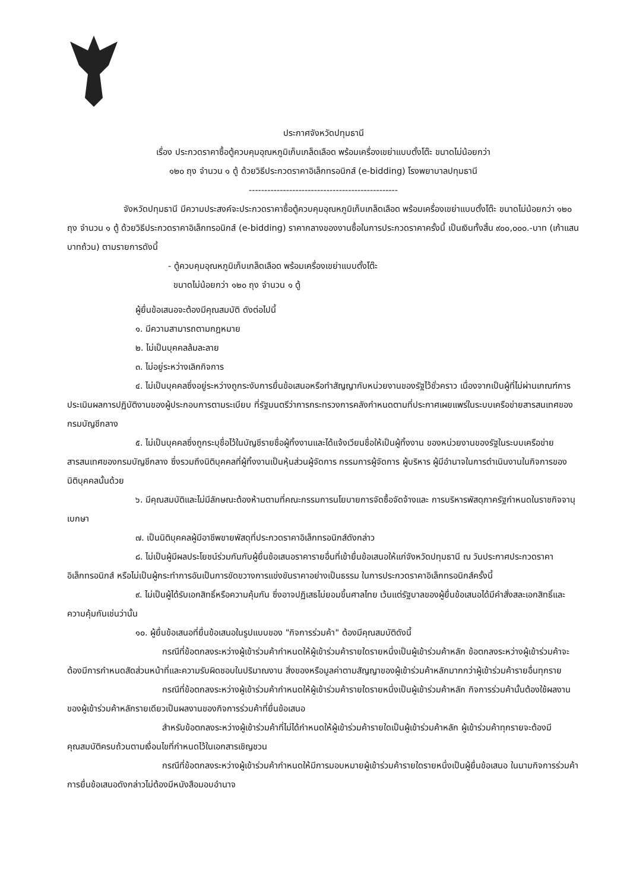ประกาศจังหวัดปทุมธานี
เรื่อง ประกวดราคาซื้อตู้ควบคุมอุณหภูมิเก็บเกล็ดเลือด พร้อมเครื่องเขย่าแบบตั้งโต๊ะ ขนาดไม่น้อยกว่า
๑๒๐ ถุง จำนวน ๑ ตู้ ด้วยวิธีประกวดราคาอิเล็กทรอนิกส์ (e-bidding) โรงพยาบาลปทุมธานี
------------------------------------------------
จังหวัดปทุมธานี มีความประสงค์จะประกวดราคาซื้อตู้ควบคุมอุณหภูมิเก็บเกล็ดเลือด พร้อมเครื่องเขย่าแบบตั้งโต๊ะ ขนาดไม่น้อยกว่า ๑๒๐ ถุง จำนวน ๑ ตู้ ด้วยวิธีประกวดราคาอิเล็กทรอนิกส์ (e-bidding) ราคากลางของงานซื้อในการประกวดราคาครั้งนี้ เป็นเงินทั้งสิ้น ๙๐๐,๐๐๐.-บาท (เก้าแสนบาทถ้วน) ตามรายการดังนี้
- ตู้ควบคุมอุณหภูมิเก็บเกล็ดเลือด พร้อมเครื่องเขย่าแบบตั้งโต๊ะ
ขนาดไม่น้อยกว่า ๑๒๐ ถุง จำนวน ๑ ตู้
ผู้ยื่นข้อเสนอจะต้องมีคุณสมบัติ ดังต่อไปนี้
๑. มีความสามารถตามกฎหมาย
๒. ไม่เป็นบุคคลล้มละลาย
๓. ไม่อยู่ระหว่างเลิกกิจการ
๔. ไม่เป็นบุคคลซึ่งอยู่ระหว่างถูกระงับการยื่นข้อเสนอหรือทำสัญญากับหน่วยงานของรัฐไว้ชั่วคราว เนื่องจากเป็นผู้ที่ไม่ผ่านเกณฑ์การประเมินผลการปฏิบัติงานของผู้ประกอบการตามระเบียบ ที่รัฐมนตรีว่าการกระทรวงการคลังกำหนดตามที่ประกาศเผยแพร่ในระบบเครือข่ายสารสนเทศของกรมบัญชีกลาง
๕. ไม่เป็นบุคคลซึ่งถูกระบุชื่อไว้ในบัญชีรายชื่อผู้ทิ้งงานและได้แจ้งเวียนชื่อให้เป็นผู้ทิ้งงาน ของหน่วยงานของรัฐในระบบเครือข่ายสารสนเทศของกรมบัญชีกลาง ซึ่งรวมถึงนิติบุคคลที่ผู้ทิ้งงานเป็นหุ้นส่วนผู้จัดการ กรรมการผู้จัดการ ผู้บริหาร ผู้มีอำนาจในการดำเนินงานในกิจการของนิติบุคคลนั้นด้วย
๖. มีคุณสมบัติและไม่มีลักษณะต้องห้ามตามที่คณะกรรมการนโยบายการจัดซื้อจัดจ้างและ การบริหารพัสดุภาครัฐกำหนดในราชกิจจานุเบกษา
๗. เป็นนิติบุคคลผู้มีอาชีพขายพัสดุที่ประกวดราคาอิเล็กทรอนิกส์ดังกล่าว
๘. ไม่เป็นผู้มีผลประโยชน์ร่วมกันกับผู้ยื่นข้อเสนอราคารายอื่นที่เข้ายื่นข้อเสนอให้แก่จังหวัดปทุมธานี ณ วันประกาศประกวดราคาอิเล็กทรอนิกส์ หรือไม่เป็นผู้กระทำการอันเป็นการขัดขวางการแข่งขันราคาอย่างเป็นธรรม ในการประกวดราคาอิเล็กทรอนิกส์ครั้งนี้
๙. ไม่เป็นผู้ได้รับเอกสิทธิ์หรือความคุ้มกัน ซึ่งอาจปฏิเสธไม่ยอมขึ้นศาลไทย เว้นแต่รัฐบาลของผู้ยื่นข้อเสนอได้มีคำสั่งสละเอกสิทธิ์และความคุ้มกันเช่นว่านั้น
๑๐. ผู้ยื่นข้อเสนอที่ยื่นข้อเสนอในรูปแบบของ "กิจการร่วมค้า" ต้องมีคุณสมบัติดังนี้
กรณีที่ข้อตกลงระหว่างผู้เข้าร่วมค้ากำหนดให้ผู้เข้าร่วมค้ารายใดรายหนึ่งเป็นผู้เข้าร่วมค้าหลัก ข้อตกลงระหว่างผู้เข้าร่วมค้าจะต้องมีการกำหนดสัดส่วนหน้าที่และความรับผิดชอบในปริมาณงาน สิ่งของหรือมูลค่าตามสัญญาของผู้เข้าร่วมค้าหลักมากกว่าผู้เข้าร่วมค้ารายอื่นทุกราย
กรณีที่ข้อตกลงระหว่างผู้เข้าร่วมค้ากำหนดให้ผู้เข้าร่วมค้ารายใดรายหนึ่งเป็นผู้เข้าร่วมค้าหลัก กิจการร่วมค้านั้นต้องใช้ผลงานของผู้เข้าร่วมค้าหลักรายเดียวเป็นผลงานของกิจการร่วมค้าที่ยื่นข้อเสนอ
สำหรับข้อตกลงระหว่างผู้เข้าร่วมค้าที่ไม่ได้กำหนดให้ผู้เข้าร่วมค้ารายใดเป็นผู้เข้าร่วมค้าหลัก ผู้เข้าร่วมค้าทุกรายจะต้องมีคุณสมบัติครบถ้วนตามเงื่อนไขที่กำหนดไว้ในเอกสารเชิญชวน
กรณีที่ข้อตกลงระหว่างผู้เข้าร่วมค้ากำหนดให้มีการมอบหมายผู้เข้าร่วมค้ารายใดรายหนึ่งเป็นผู้ยื่นข้อเสนอ ในนามกิจการร่วมค้า การยื่นข้อเสนอดังกล่าวไม่ต้องมีหนังสือมอบอำนาจ